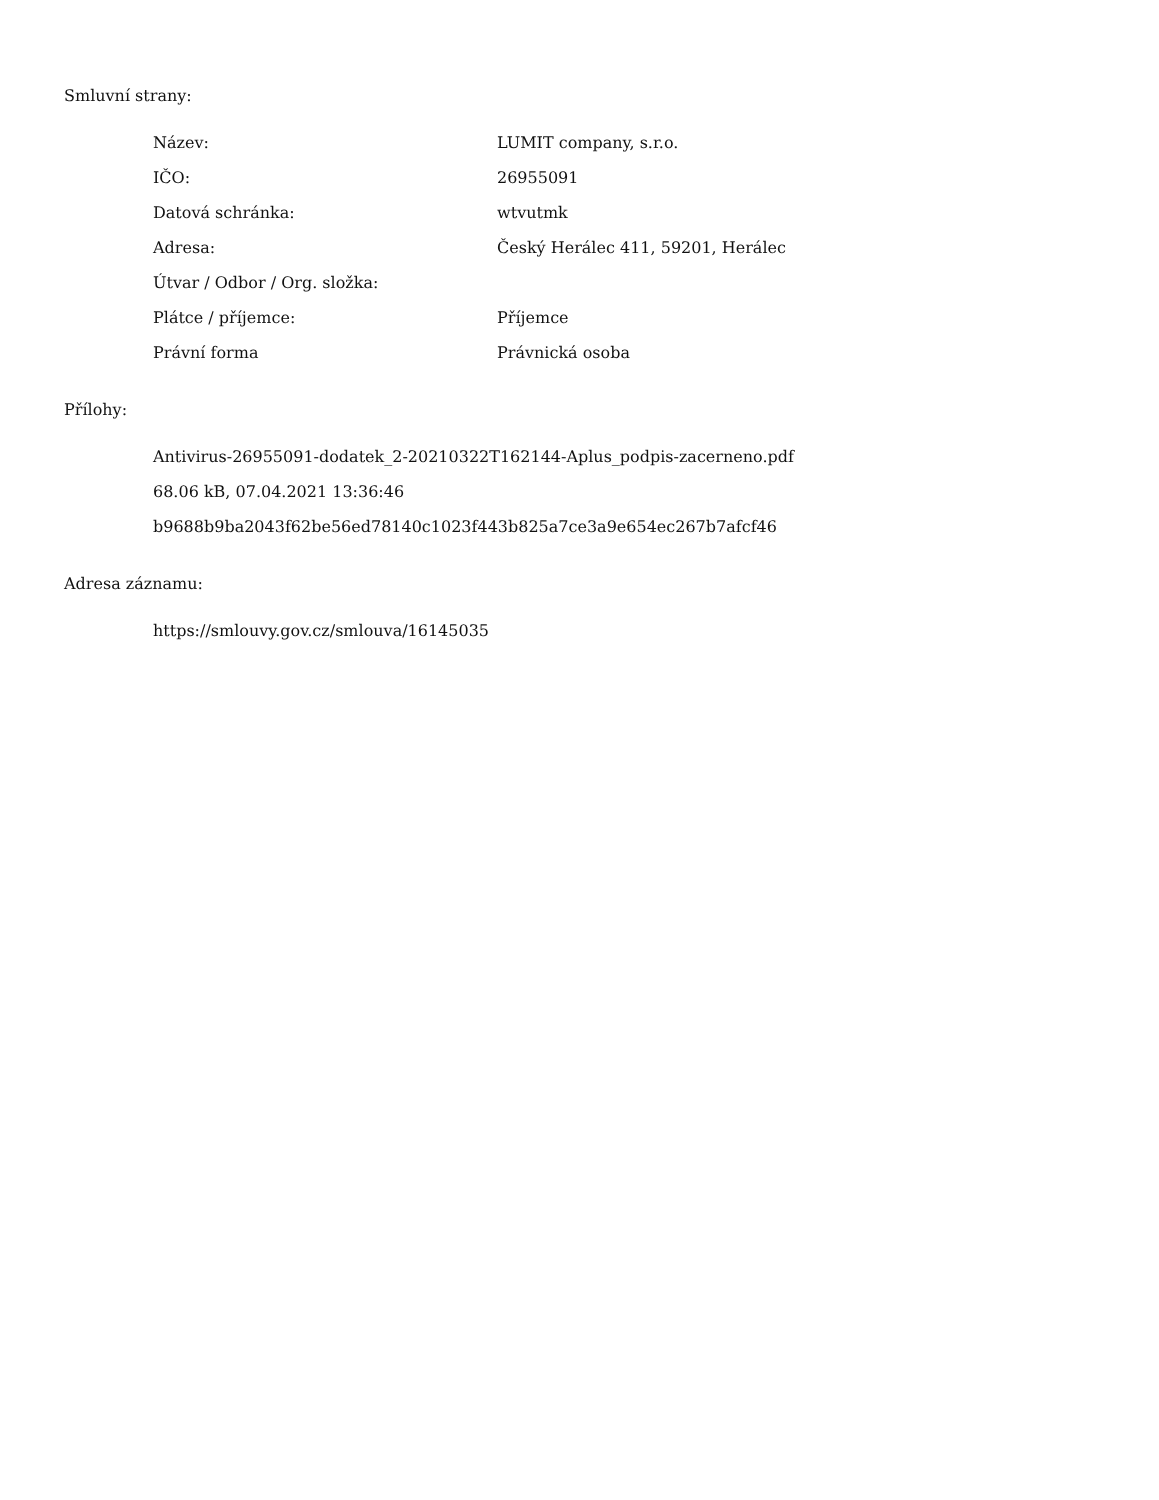Smluvní strany:
| Název: | LUMIT company, s.r.o. |
| IČO: | 26955091 |
| Datová schránka: | wtvutmk |
| Adresa: | Český Herálec 411, 59201, Herálec |
| Útvar / Odbor / Org. složka: | |
| Plátce / příjemce: | Příjemce |
| Právní forma | Právnická osoba |
Přílohy:
Antivirus-26955091-dodatek_2-20210322T162144-Aplus_podpis-zacerneno.pdf
68.06 kB, 07.04.2021 13:36:46
b9688b9ba2043f62be56ed78140c1023f443b825a7ce3a9e654ec267b7afcf46
Adresa záznamu:
https://smlouvy.gov.cz/smlouva/16145035